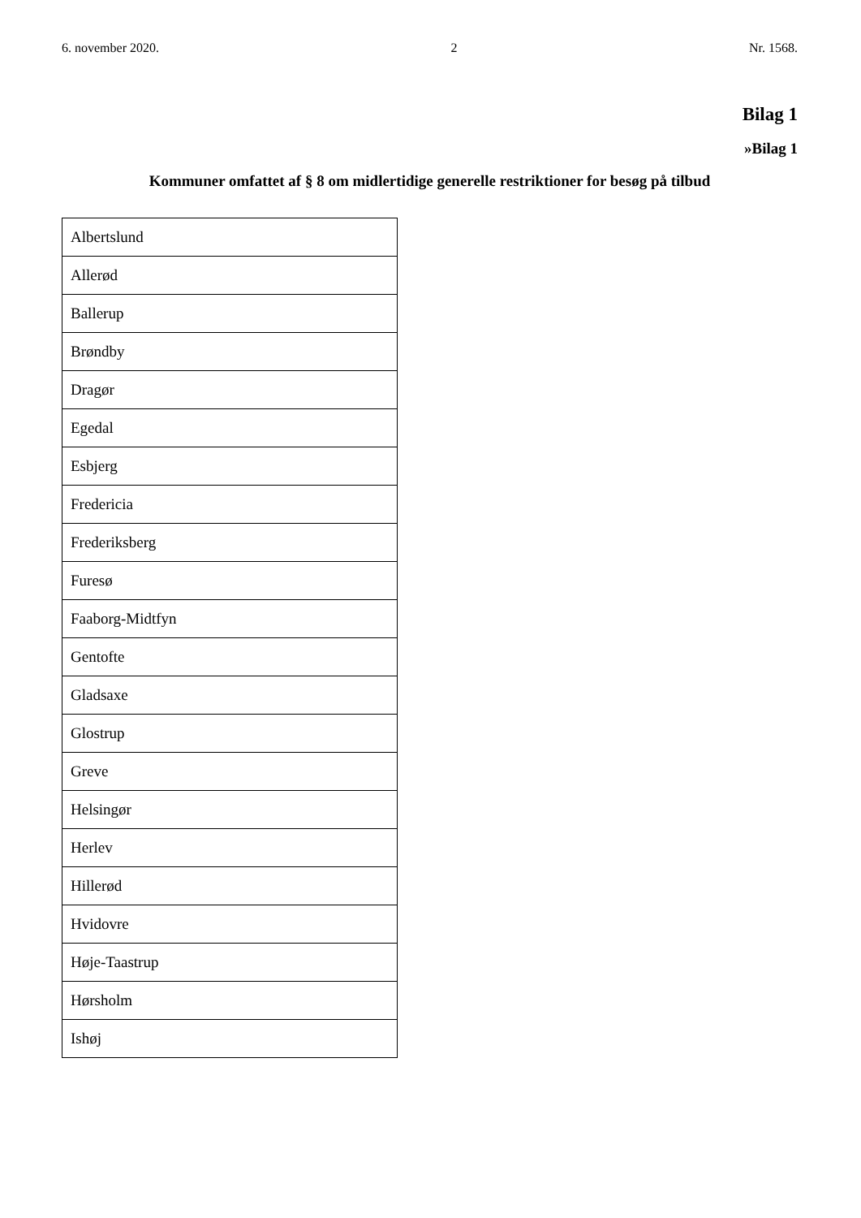6. november 2020. 2 Nr. 1568.
Bilag 1
»Bilag 1
Kommuner omfattet af § 8 om midlertidige generelle restriktioner for besøg på tilbud
| Albertslund |
| Allerød |
| Ballerup |
| Brøndby |
| Dragør |
| Egedal |
| Esbjerg |
| Fredericia |
| Frederiksberg |
| Furesø |
| Faaborg-Midtfyn |
| Gentofte |
| Gladsaxe |
| Glostrup |
| Greve |
| Helsingør |
| Herlev |
| Hillerød |
| Hvidovre |
| Høje-Taastrup |
| Hørsholm |
| Ishøj |